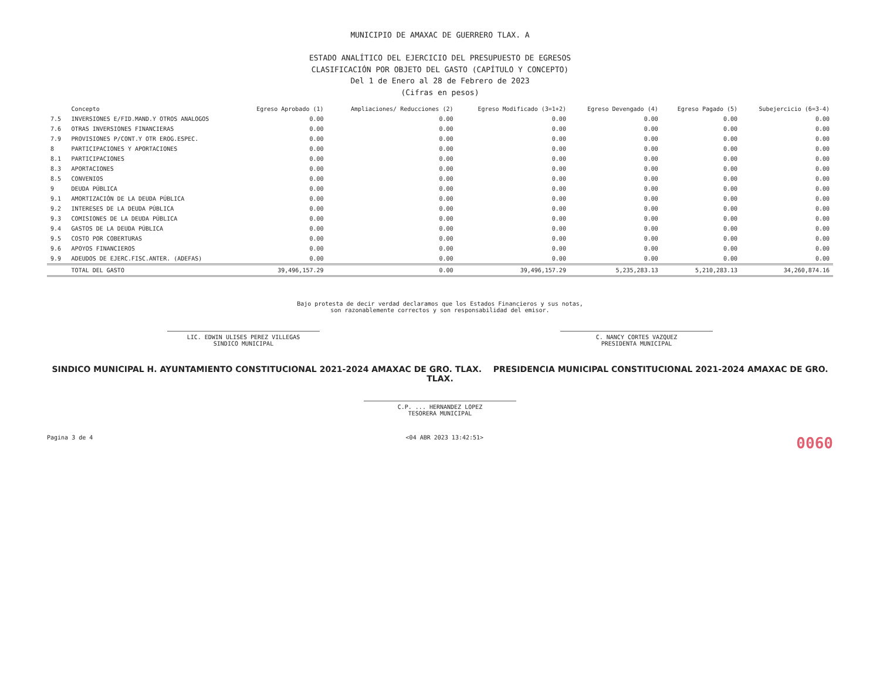MUNICIPIO DE AMAXAC DE GUERRERO TLAX. A
ESTADO ANALÍTICO DEL EJERCICIO DEL PRESUPUESTO DE EGRESOS
CLASIFICACIÓN POR OBJETO DEL GASTO (CAPÍTULO Y CONCEPTO)
Del 1 de Enero al 28 de Febrero de 2023
(Cifras en pesos)
| | Concepto | Egreso Aprobado (1) | Ampliaciones/ Reducciones (2) | Egreso Modificado (3=1+2) | Egreso Devengado (4) | Egreso Pagado (5) | Subejercicio (6=3-4) |
| --- | --- | --- | --- | --- | --- | --- | --- |
| 7.5 | INVERSIONES E/FID.MAND.Y OTROS ANALOGOS | 0.00 | 0.00 | 0.00 | 0.00 | 0.00 | 0.00 |
| 7.6 | OTRAS INVERSIONES FINANCIERAS | 0.00 | 0.00 | 0.00 | 0.00 | 0.00 | 0.00 |
| 7.9 | PROVISIONES P/CONT.Y OTR EROG.ESPEC. | 0.00 | 0.00 | 0.00 | 0.00 | 0.00 | 0.00 |
| 8 | PARTICIPACIONES Y APORTACIONES | 0.00 | 0.00 | 0.00 | 0.00 | 0.00 | 0.00 |
| 8.1 | PARTICIPACIONES | 0.00 | 0.00 | 0.00 | 0.00 | 0.00 | 0.00 |
| 8.3 | APORTACIONES | 0.00 | 0.00 | 0.00 | 0.00 | 0.00 | 0.00 |
| 8.5 | CONVENIOS | 0.00 | 0.00 | 0.00 | 0.00 | 0.00 | 0.00 |
| 9 | DEUDA PÚBLICA | 0.00 | 0.00 | 0.00 | 0.00 | 0.00 | 0.00 |
| 9.1 | AMORTIZACIÓN DE LA DEUDA PÚBLICA | 0.00 | 0.00 | 0.00 | 0.00 | 0.00 | 0.00 |
| 9.2 | INTERESES DE LA DEUDA PÚBLICA | 0.00 | 0.00 | 0.00 | 0.00 | 0.00 | 0.00 |
| 9.3 | COMISIONES DE LA DEUDA PÚBLICA | 0.00 | 0.00 | 0.00 | 0.00 | 0.00 | 0.00 |
| 9.4 | GASTOS DE LA DEUDA PÚBLICA | 0.00 | 0.00 | 0.00 | 0.00 | 0.00 | 0.00 |
| 9.5 | COSTO POR COBERTURAS | 0.00 | 0.00 | 0.00 | 0.00 | 0.00 | 0.00 |
| 9.6 | APOYOS FINANCIEROS | 0.00 | 0.00 | 0.00 | 0.00 | 0.00 | 0.00 |
| 9.9 | ADEUDOS DE EJERC.FISC.ANTER. (ADEFAS) | 0.00 | 0.00 | 0.00 | 0.00 | 0.00 | 0.00 |
| | TOTAL DEL GASTO | 39,496,157.29 | 0.00 | 39,496,157.29 | 5,235,283.13 | 5,210,283.13 | 34,260,874.16 |
Bajo protesta de decir verdad declaramos que los Estados Financieros y sus notas,
son razonablemente correctos y son responsabilidad del emisor.
LIC. EDWIN ULISES PEREZ VILLEGAS
SINDICO MUNICIPAL
C. NANCY CORTES VAZQUEZ
PRESIDENTA MUNICIPAL
SINDICO MUNICIPAL H. AYUNTAMIENTO CONSTITUCIONAL 2021-2024 AMAXAC DE GRO. TLAX. PRESIDENCIA MUNICIPAL CONSTITUCIONAL 2021-2024 AMAXAC DE GRO. TLAX.
C.P. ... HERNANDEZ LOPEZ
TESORERA MUNICIPAL
Pagina 3 de 4 <04 ABR 2023 13:42:51> 0060